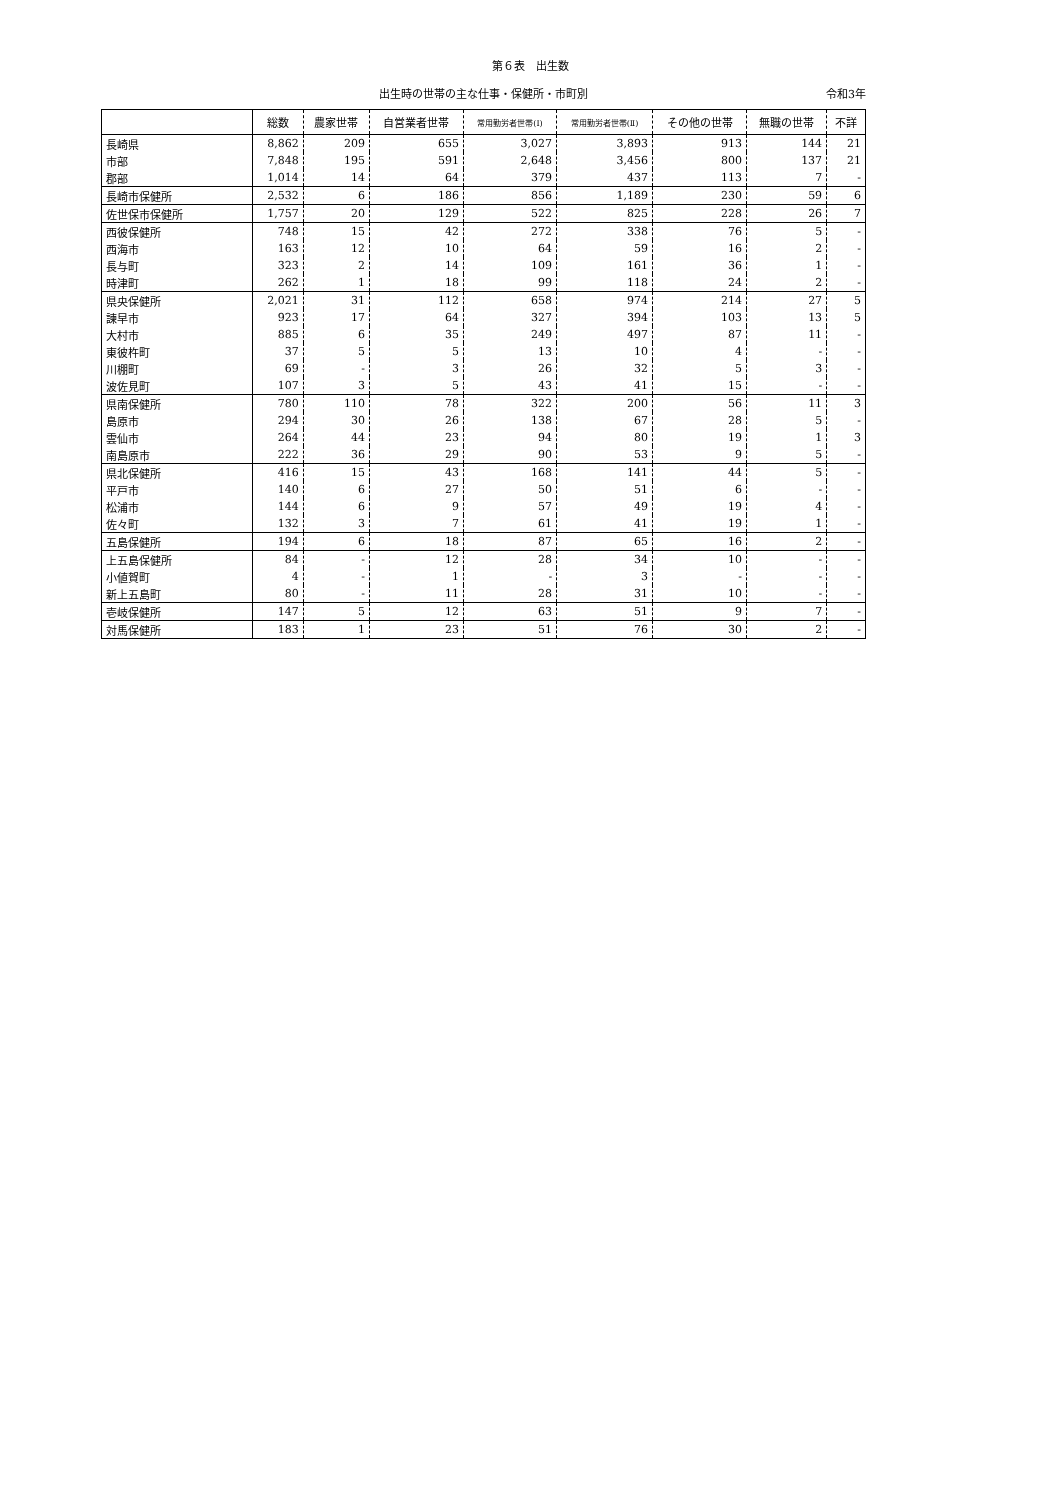第６表　出生数
出生時の世帯の主な仕事・保健所・市町別 令和3年
| | 総数 | 農家世帯 | 自営業者世帯 | 常用勤労者世帯(Ⅰ) | 常用勤労者世帯(Ⅱ) | その他の世帯 | 無職の世帯 | 不詳 |
| --- | --- | --- | --- | --- | --- | --- | --- | --- |
| 長崎県 | 8,862 | 209 | 655 | 3,027 | 3,893 | 913 | 144 | 21 |
| 市部 | 7,848 | 195 | 591 | 2,648 | 3,456 | 800 | 137 | 21 |
| 郡部 | 1,014 | 14 | 64 | 379 | 437 | 113 | 7 | - |
| 長崎市保健所 | 2,532 | 6 | 186 | 856 | 1,189 | 230 | 59 | 6 |
| 佐世保市保健所 | 1,757 | 20 | 129 | 522 | 825 | 228 | 26 | 7 |
| 西彼保健所 | 748 | 15 | 42 | 272 | 338 | 76 | 5 | - |
| 西海市 | 163 | 12 | 10 | 64 | 59 | 16 | 2 | - |
| 長与町 | 323 | 2 | 14 | 109 | 161 | 36 | 1 | - |
| 時津町 | 262 | 1 | 18 | 99 | 118 | 24 | 2 | - |
| 県央保健所 | 2,021 | 31 | 112 | 658 | 974 | 214 | 27 | 5 |
| 諫早市 | 923 | 17 | 64 | 327 | 394 | 103 | 13 | 5 |
| 大村市 | 885 | 6 | 35 | 249 | 497 | 87 | 11 | - |
| 東彼杵町 | 37 | 5 | 5 | 13 | 10 | 4 | - | - |
| 川棚町 | 69 | - | 3 | 26 | 32 | 5 | 3 | - |
| 波佐見町 | 107 | 3 | 5 | 43 | 41 | 15 | - | - |
| 県南保健所 | 780 | 110 | 78 | 322 | 200 | 56 | 11 | 3 |
| 島原市 | 294 | 30 | 26 | 138 | 67 | 28 | 5 | - |
| 雲仙市 | 264 | 44 | 23 | 94 | 80 | 19 | 1 | 3 |
| 南島原市 | 222 | 36 | 29 | 90 | 53 | 9 | 5 | - |
| 県北保健所 | 416 | 15 | 43 | 168 | 141 | 44 | 5 | - |
| 平戸市 | 140 | 6 | 27 | 50 | 51 | 6 | - | - |
| 松浦市 | 144 | 6 | 9 | 57 | 49 | 19 | 4 | - |
| 佐々町 | 132 | 3 | 7 | 61 | 41 | 19 | 1 | - |
| 五島保健所 | 194 | 6 | 18 | 87 | 65 | 16 | 2 | - |
| 上五島保健所 | 84 | - | 12 | 28 | 34 | 10 | - | - |
| 小値賀町 | 4 | - | 1 | - | 3 | - | - | - |
| 新上五島町 | 80 | - | 11 | 28 | 31 | 10 | - | - |
| 壱岐保健所 | 147 | 5 | 12 | 63 | 51 | 9 | 7 | - |
| 対馬保健所 | 183 | 1 | 23 | 51 | 76 | 30 | 2 | - |